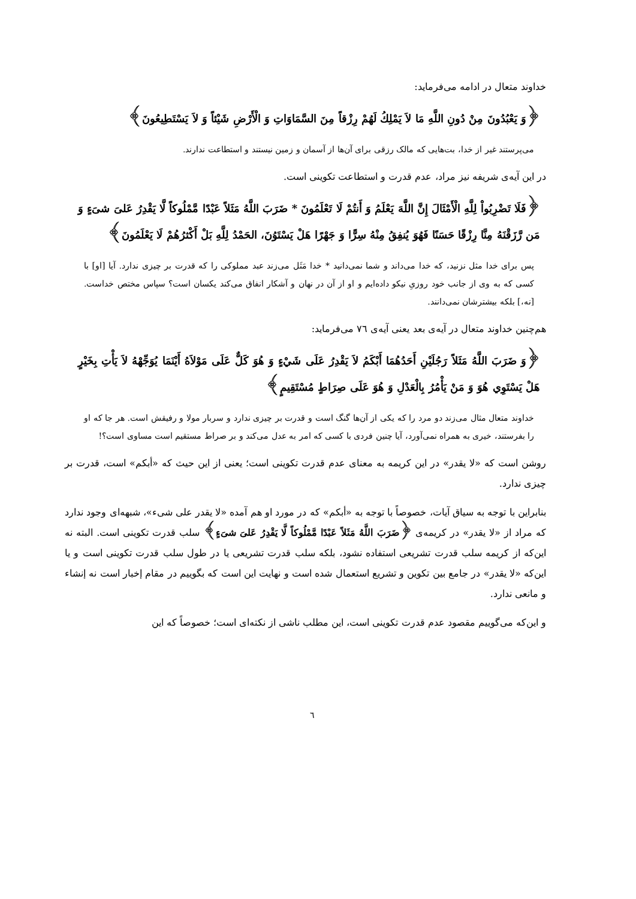خداوند متعال در ادامه می‌فرماید:
﴿وَ يَعْبُدُونَ مِنْ دُونِ اللَّهِ مَا لاَ يَمْلِكُ لَهُمْ رِزْقاً مِنَ السَّمَاوَاتِ وَ الْأَرْضِ شَيْئاً وَ لاَ يَسْتَطِيعُونَ﴾
می‌پرستند غیر از خدا، بت‌هایی که مالک رزقی برای آن‌ها از آسمان و زمین نیستند و استطاعت ندارند.
در این آیه‌ی شریفه نیز مراد، عدم قدرت و استطاعت تکوینی است.
﴿فَلَا تَضْرِبُواْ لِلَّهِ الْأَمْثَالَ إِنَّ اللَّهَ يَعْلَمُ وَ أَنتُمْ لَا تَعْلَمُونَ * ضَرَبَ اللَّهُ مَثَلاً عَبْدًا مَّمْلُوكاً لَّا يَقْدِرُ عَلىَ شىَ‏ءٍ وَ مَن رَّزَقْنَهُ مِنَّا رِزْقًا حَسَنًا فَهُوَ يُنفِقُ مِنْهُ سِرًّا وَ جَهْرًا هَلْ يَسْتَوُنَ، الحَمْدُ لِلَّهِ بَلْ أَكْثرُهُمْ لَا يَعْلَمُونَ﴾
پس برای خدا مثل نزنید، که خدا می‌داند و شما نمی‌دانید * خدا مَثَل می‌زند عبد مملوکی را که قدرت بر چیزی ندارد. آیا [او] با کسی که به وی از جانب خود روزیِ نیکو داده‌ایم و او از آن در نهان و آشکار انفاق می‌کند یکسان است؟ سپاس مختص خداست. [نه،] بلکه بیشترشان نمی‌دانند.
هم‌چنین خداوند متعال در آیه‌ی بعد یعنی آیه‌ی ٧٦ می‌فرماید:
﴿وَ ضَرَبَ اللَّهُ مَثَلاً رَجُلَيْنِ أَحَدُهُمَا أَبْكَمُ لاَ يَقْدِرُ عَلَى شَيْ‏ءٍ وَ هُوَ كَلٌّ عَلَى مَوْلاَهُ أَيْنَمَا يُوَجِّهْهُ لاَ يَأْتِ بِخَيْرٍ هَلْ يَسْتَوِي هُوَ وَ مَنْ يَأْمُرُ بِالْعَدْلِ وَ هُوَ عَلَى صِرَاطٍ مُسْتَقِيمٍ﴾
خداوند متعال مثال می‌زند دو مرد را که یکی از آن‌ها گنگ است و قدرت بر چیزی ندارد و سربار مولا و رفیقش است. هر جا که او را بفرستند، خیری به همراه نمی‌آورد، آیا چنین فردی با کسی که امر به عدل می‌کند و بر صراط مستقیم است مساوی است؟!
روشن است که «لا یقدر» در این کریمه به معنای عدم قدرت تکوینی است؛ یعنی از این حیث که «أبکم» است، قدرت بر چیزی ندارد.
بنابراین با توجه به سیاق آیات، خصوصاً با توجه به «أبکم» که در مورد او هم آمده «لا یقدر علی شیء»، شبهه‌ای وجود ندارد که مراد از «لا یقدر» در کریمه‌ی ﴿ضَرَبَ اللَّهُ مَثَلاً عَبْدًا مَّمْلُوكاً لَّا يَقْدِرُ عَلىَ شىَ‏ءٍ﴾ سلب قدرت تکوینی است. البته نه این‌که از کریمه سلب قدرت تشریعی استفاده نشود، بلکه سلب قدرت تشریعی یا در طول سلب قدرت تکوینی است و یا این‌که «لا یقدر» در جامع بین تکوین و تشریع استعمال شده است و نهایت این است که بگوییم در مقام إخبار است نه إنشاء و مانعی ندارد.
و این‌که می‌گوییم مقصود عدم قدرت تکوینی است، این مطلب ناشی از نکته‌ای است؛ خصوصاً که این
٦